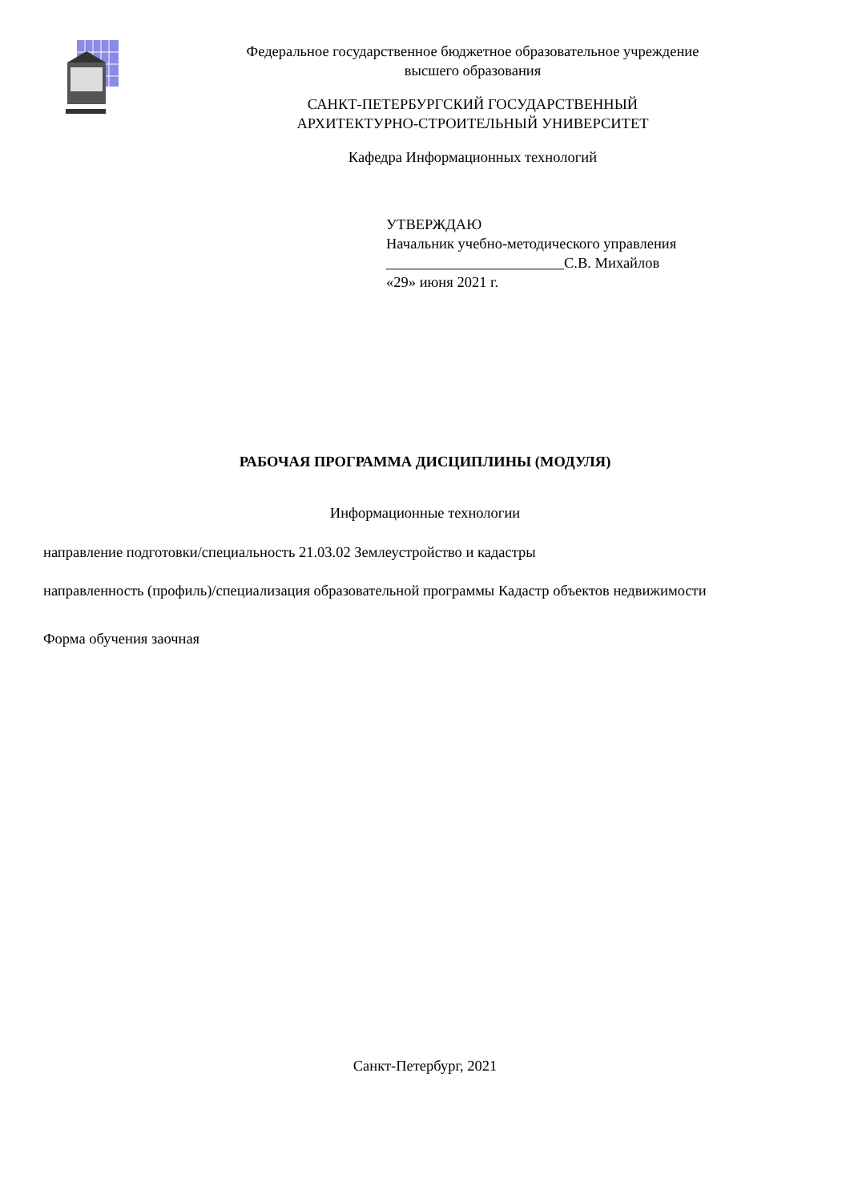Федеральное государственное бюджетное образовательное учреждение
высшего образования
САНКТ-ПЕТЕРБУРГСКИЙ ГОСУДАРСТВЕННЫЙ
АРХИТЕКТУРНО-СТРОИТЕЛЬНЫЙ УНИВЕРСИТЕТ
Кафедра Информационных технологий
УТВЕРЖДАЮ
Начальник учебно-методического управления
________________________С.В. Михайлов
«29» июня 2021 г.
РАБОЧАЯ ПРОГРАММА ДИСЦИПЛИНЫ (МОДУЛЯ)
Информационные технологии
направление подготовки/специальность 21.03.02 Землеустройство и кадастры
направленность (профиль)/специализация образовательной программы Кадастр объектов недвижимости
Форма обучения заочная
Санкт-Петербург, 2021